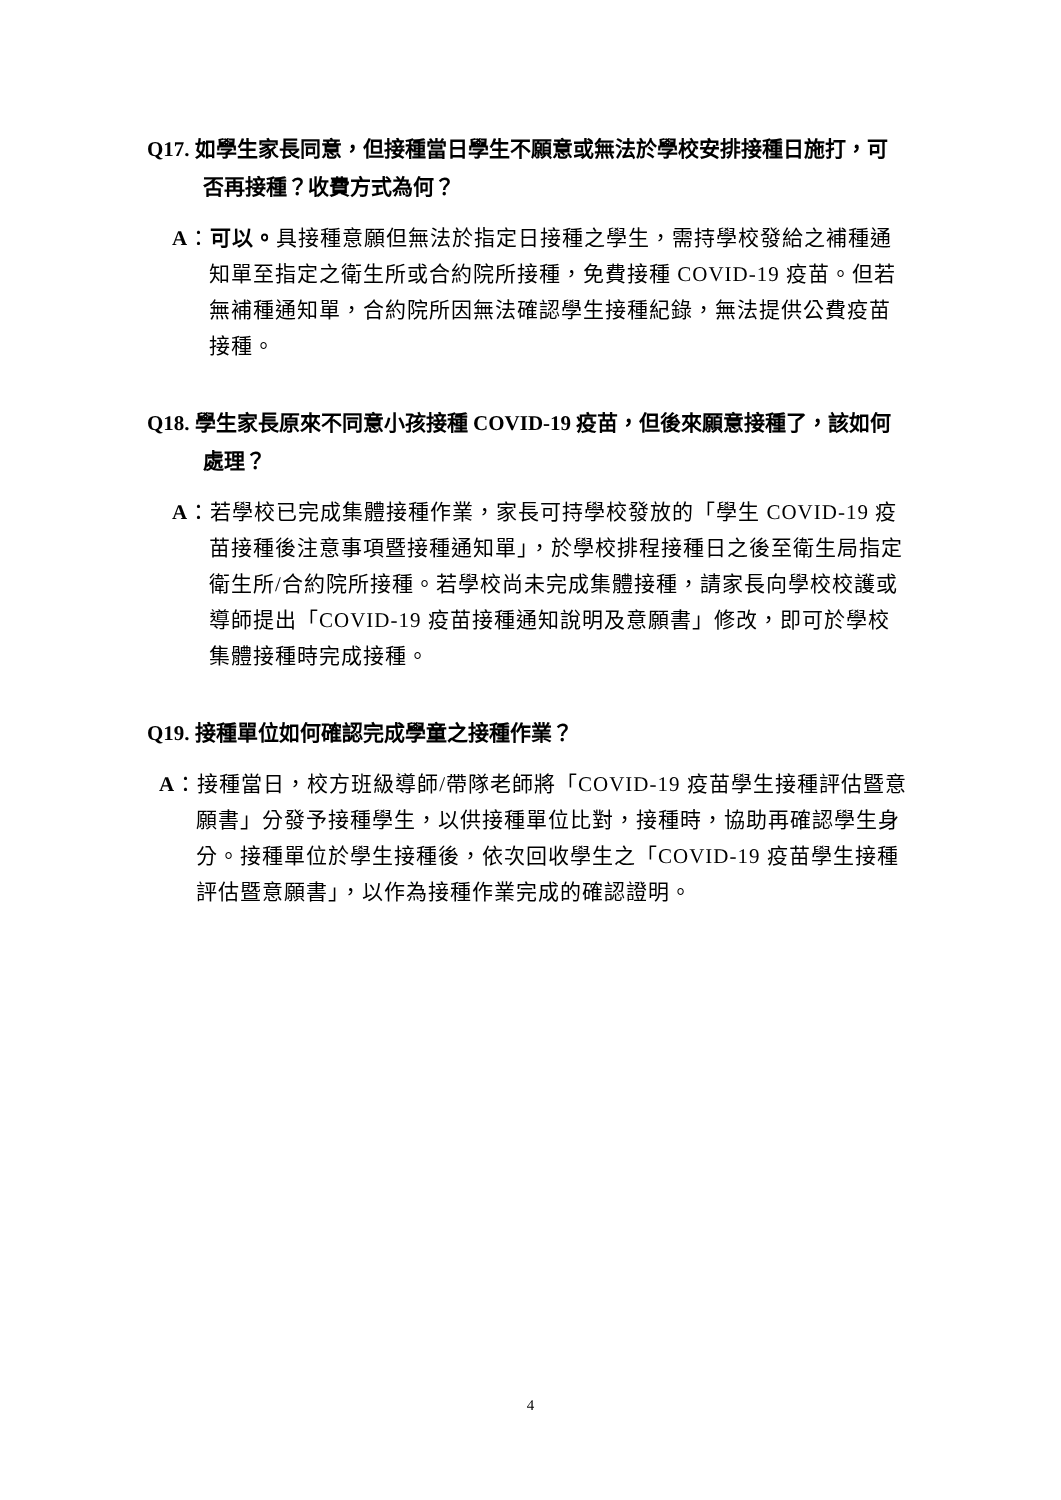Q17. 如學生家長同意，但接種當日學生不願意或無法於學校安排接種日施打，可否再接種？收費方式為何？
A：可以。具接種意願但無法於指定日接種之學生，需持學校發給之補種通知單至指定之衛生所或合約院所接種，免費接種 COVID-19 疫苗。但若無補種通知單，合約院所因無法確認學生接種紀錄，無法提供公費疫苗接種。
Q18. 學生家長原來不同意小孩接種 COVID-19 疫苗，但後來願意接種了，該如何處理？
A：若學校已完成集體接種作業，家長可持學校發放的「學生 COVID-19 疫苗接種後注意事項暨接種通知單」，於學校排程接種日之後至衛生局指定衛生所/合約院所接種。若學校尚未完成集體接種，請家長向學校校護或導師提出「COVID-19 疫苗接種通知說明及意願書」修改，即可於學校集體接種時完成接種。
Q19. 接種單位如何確認完成學童之接種作業？
A：接種當日，校方班級導師/帶隊老師將「COVID-19 疫苗學生接種評估暨意願書」分發予接種學生，以供接種單位比對，接種時，協助再確認學生身分。接種單位於學生接種後，依次回收學生之「COVID-19 疫苗學生接種評估暨意願書」，以作為接種作業完成的確認證明。
4